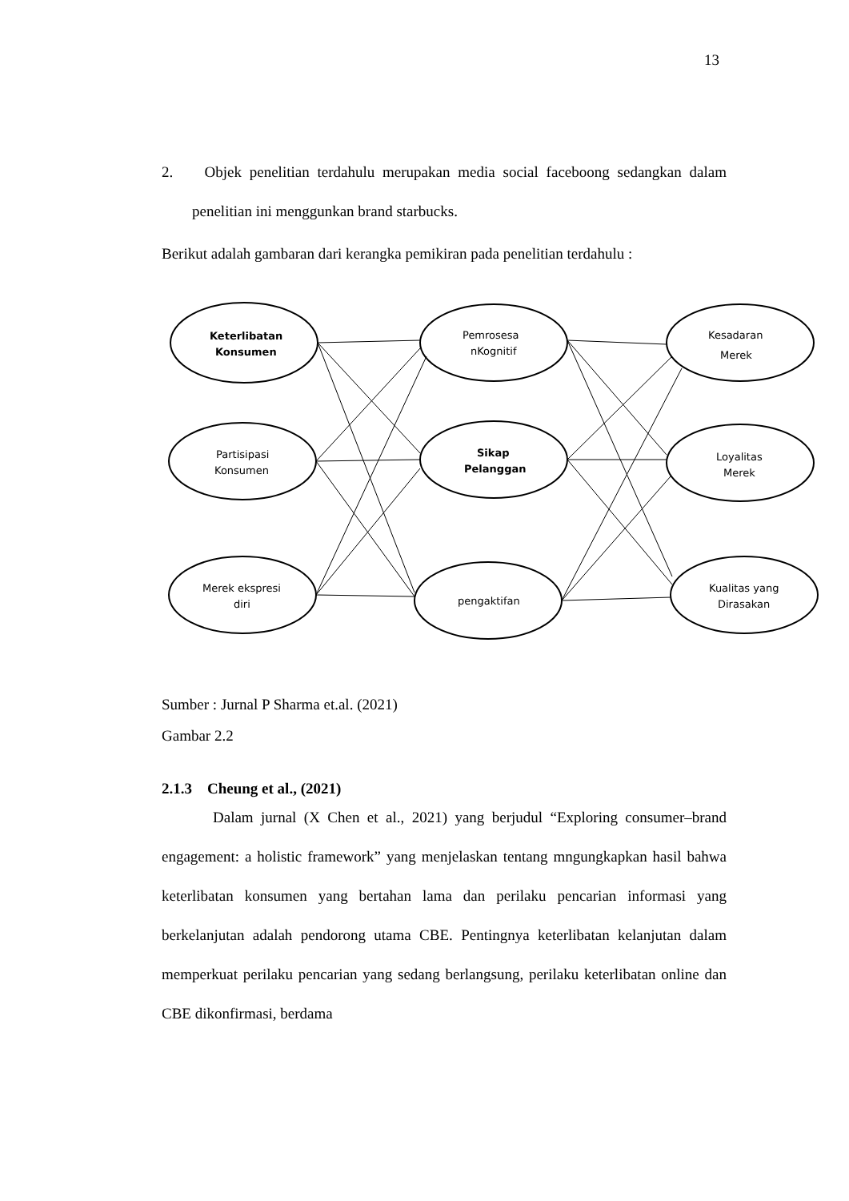13
2. Objek penelitian terdahulu merupakan media social faceboong sedangkan dalam penelitian ini menggunkan brand starbucks.
Berikut adalah gambaran dari kerangka pemikiran pada penelitian terdahulu :
Keterlibatan
Konsumen
Partisipasi
Konsumen
Merek ekspresi
diri
Pemrosesa
nKognitif
Sikap
Pelanggan
pengaktifan
Kesadaran
Merek
Loyalitas
Merek
Kualitas yang
Dirasakan
Sumber : Jurnal P Sharma et.al. (2021)
Gambar 2.2
2.1.3 Cheung et al., (2021)
Dalam jurnal (X Chen et al., 2021) yang berjudul “Exploring consumer–brand engagement: a holistic framework” yang menjelaskan tentang mngungkapkan hasil bahwa keterlibatan konsumen yang bertahan lama dan perilaku pencarian informasi yang berkelanjutan adalah pendorong utama CBE. Pentingnya keterlibatan kelanjutan dalam memperkuat perilaku pencarian yang sedang berlangsung, perilaku keterlibatan online dan CBE dikonfirmasi, berdama